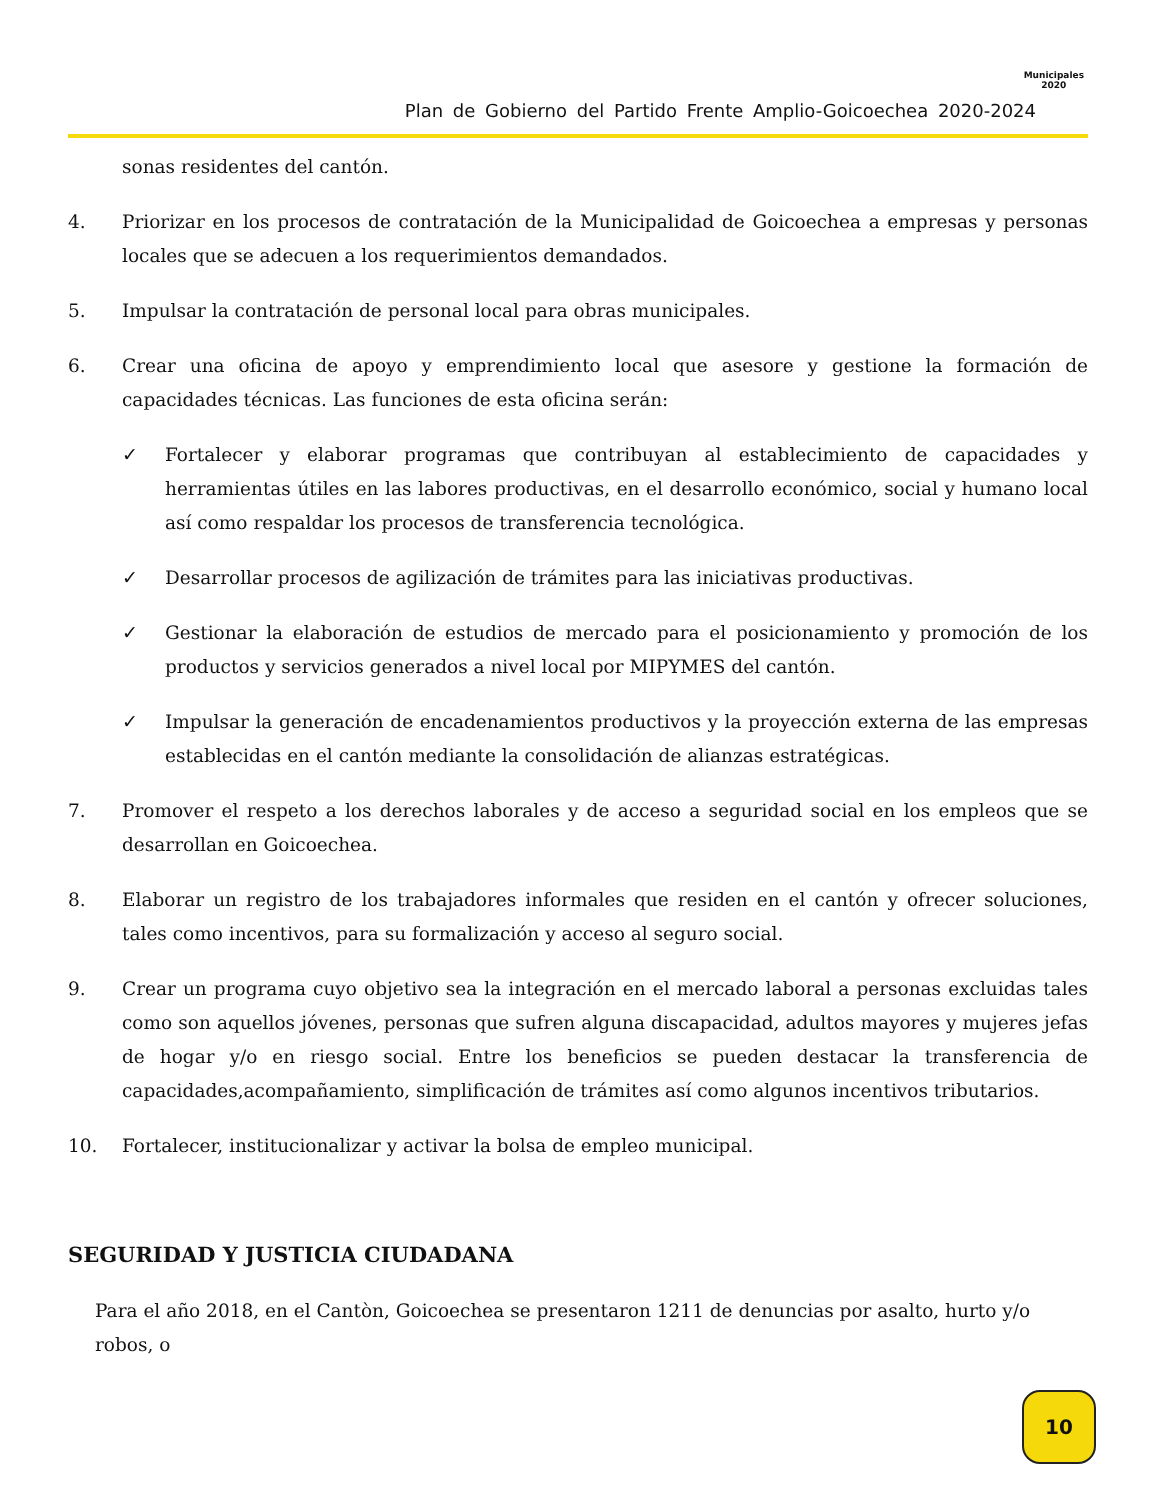Plan de Gobierno del Partido Frente Amplio-Goicoechea 2020-2024
Municipales
2020
sonas residentes del cantón.
4. Priorizar en los procesos de contratación de la Municipalidad de Goicoechea a empresas y personas locales que se adecuen a los requerimientos demandados.
5. Impulsar la contratación de personal local para obras municipales.
6. Crear una oficina de apoyo y emprendimiento local que asesore y gestione la formación de capacidades técnicas. Las funciones de esta oficina serán:
✓ Fortalecer y elaborar programas que contribuyan al establecimiento de capacidades y herramientas útiles en las labores productivas, en el desarrollo económico, social y humano local así como respaldar los procesos de transferencia tecnológica.
✓ Desarrollar procesos de agilización de trámites para las iniciativas productivas.
✓ Gestionar la elaboración de estudios de mercado para el posicionamiento y promoción de los productos y servicios generados a nivel local por MIPYMES del cantón.
✓ Impulsar la generación de encadenamientos productivos y la proyección externa de las empresas establecidas en el cantón mediante la consolidación de alianzas estratégicas.
7. Promover el respeto a los derechos laborales y de acceso a seguridad social en los empleos que se desarrollan en Goicoechea.
8. Elaborar un registro de los trabajadores informales que residen en el cantón y ofrecer soluciones, tales como incentivos, para su formalización y acceso al seguro social.
9. Crear un programa cuyo objetivo sea la integración en el mercado laboral a personas excluidas tales como son aquellos jóvenes, personas que sufren alguna discapacidad, adultos mayores y mujeres jefas de hogar y/o en riesgo social. Entre los beneficios se pueden destacar la transferencia de capacidades,acompañamiento, simplificación de trámites así como algunos incentivos tributarios.
10. Fortalecer, institucionalizar y activar la bolsa de empleo municipal.
SEGURIDAD Y JUSTICIA CIUDADANA
Para el año 2018, en el Cantòn, Goicoechea se presentaron 1211 de denuncias por asalto, hurto y/o robos, o
10